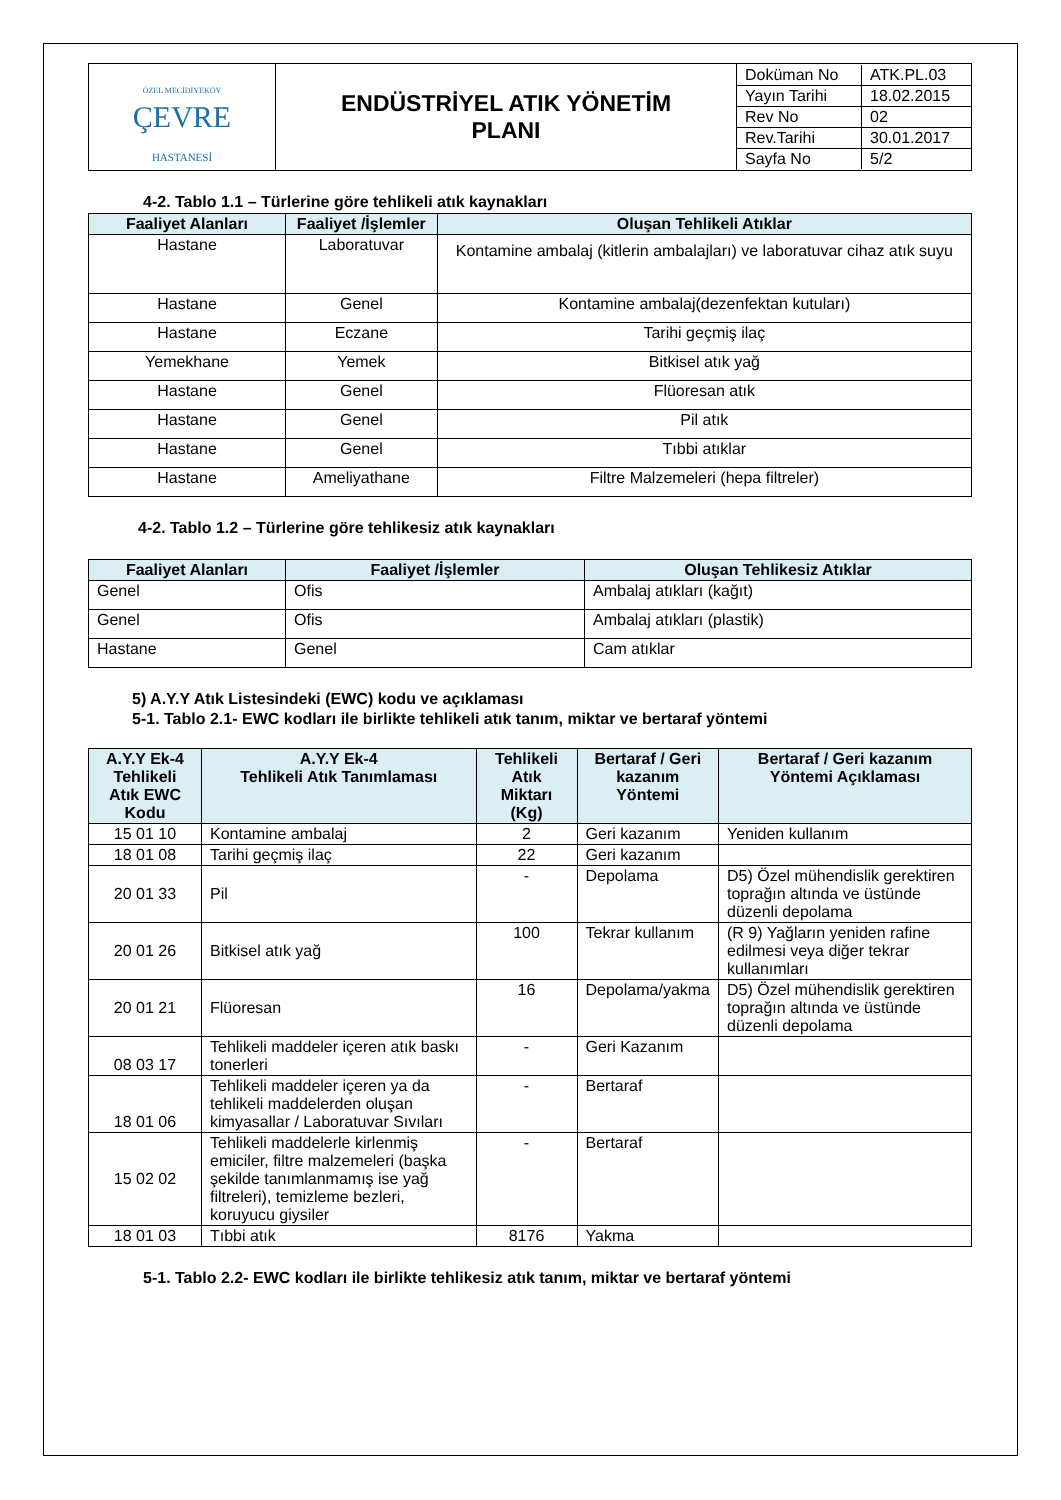| ÖZEL MECİDİYEKÖY ÇEVRE HASTANESİ | ENDÜSTRİYEL ATIK YÖNETİM PLANI | / Doküman No / ATK.PL.03 / / Yayın Tarihi / 18.02.2015 / / Rev No / 02 / / Rev.Tarihi / 30.01.2017 / / Sayfa No / 5/2 / |
4-2. Tablo 1.1 – Türlerine göre tehlikeli atık kaynakları
| Faaliyet Alanları | Faaliyet /İşlemler | Oluşan Tehlikeli Atıklar |
| --- | --- | --- |
| Hastane | Laboratuvar | Kontamine ambalaj (kitlerin ambalajları) ve laboratuvar cihaz atık suyu |
| Hastane | Genel | Kontamine ambalaj(dezenfektan kutuları) |
| Hastane | Eczane | Tarihi geçmiş ilaç |
| Yemekhane | Yemek | Bitkisel atık yağ |
| Hastane | Genel | Flüoresan atık |
| Hastane | Genel | Pil atık |
| Hastane | Genel | Tıbbi atıklar |
| Hastane | Ameliyathane | Filtre Malzemeleri (hepa filtreler) |
4-2. Tablo 1.2 – Türlerine göre tehlikesiz atık kaynakları
| Faaliyet Alanları | Faaliyet /İşlemler | Oluşan Tehlikesiz Atıklar |
| --- | --- | --- |
| Genel | Ofis | Ambalaj atıkları (kağıt) |
| Genel | Ofis | Ambalaj atıkları (plastik) |
| Hastane | Genel | Cam atıklar |
5) A.Y.Y Atık Listesindeki (EWC) kodu ve açıklaması
5-1. Tablo 2.1- EWC kodları ile birlikte tehlikeli atık tanım, miktar ve bertaraf yöntemi
| A.Y.Y Ek-4 Tehlikeli Atık EWC Kodu | A.Y.Y Ek-4 Tehlikeli Atık Tanımlaması | Tehlikeli Atık Miktarı (Kg) | Bertaraf / Geri kazanım Yöntemi | Bertaraf / Geri kazanım Yöntemi Açıklaması |
| --- | --- | --- | --- | --- |
| 15 01 10 | Kontamine ambalaj | 2 | Geri kazanım | Yeniden kullanım |
| 18 01 08 | Tarihi geçmiş ilaç | 22 | Geri kazanım | |
| 20 01 33 | Pil | - | Depolama | D5) Özel mühendislik gerektiren toprağın altında ve üstünde düzenli depolama |
| 20 01 26 | Bitkisel atık yağ | 100 | Tekrar kullanım | (R 9) Yağların yeniden rafine edilmesi veya diğer tekrar kullanımları |
| 20 01 21 | Flüoresan | 16 | Depolama/yakma | D5) Özel mühendislik gerektiren toprağın altında ve üstünde düzenli depolama |
| 08 03 17 | Tehlikeli maddeler içeren atık baskı tonerleri | - | Geri Kazanım | |
| 18 01 06 | Tehlikeli maddeler içeren ya da tehlikeli maddelerden oluşan kimyasallar / Laboratuvar Sıvıları | - | Bertaraf | |
| 15 02 02 | Tehlikeli maddelerle kirlenmiş emiciler, filtre malzemeleri (başka şekilde tanımlanmamış ise yağ filtreleri), temizleme bezleri, koruyucu giysiler | - | Bertaraf | |
| 18 01 03 | Tıbbi atık | 8176 | Yakma | |
5-1. Tablo 2.2- EWC kodları ile birlikte tehlikesiz atık tanım, miktar ve bertaraf yöntemi